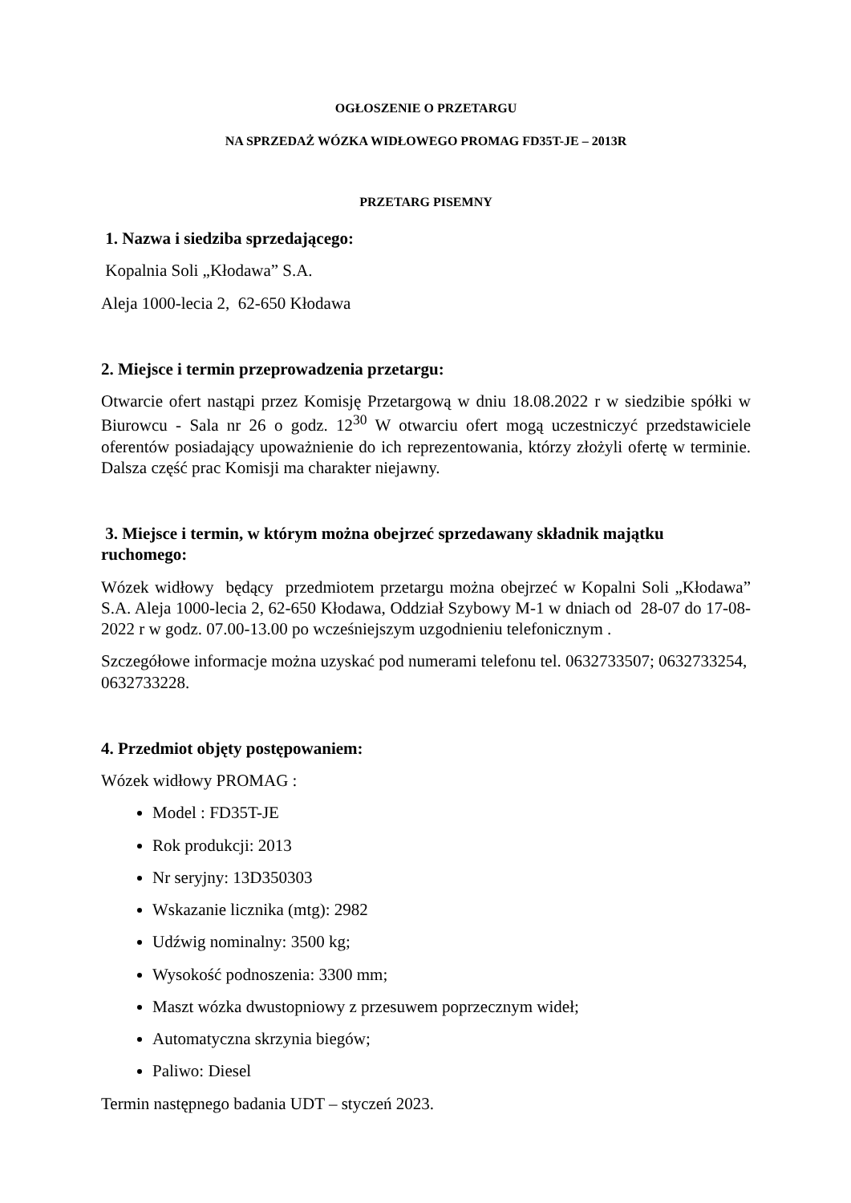OGŁOSZENIE O PRZETARGU
NA SPRZEDAŻ WÓZKA WIDŁOWEGO PROMAG FD35T-JE – 2013R
PRZETARG PISEMNY
1. Nazwa i siedziba sprzedającego:
Kopalnia Soli „Kłodawa” S.A.
Aleja 1000-lecia 2, 62-650 Kłodawa
2. Miejsce i termin przeprowadzenia przetargu:
Otwarcie ofert nastąpi przez Komisję Przetargową w dniu 18.08.2022 r w siedzibie spółki w Biurowcu - Sala nr 26 o godz. 12<sup>30</sup> W otwarciu ofert mogą uczestniczyć przedstawiciele oferentów posiadający upoważnienie do ich reprezentowania, którzy złożyli ofertę w terminie. Dalsza część prac Komisji ma charakter niejawny.
3. Miejsce i termin, w którym można obejrzeć sprzedawany składnik majątku ruchomego:
Wózek widłowy będący przedmiotem przetargu można obejrzeć w Kopalni Soli „Kłodawa” S.A. Aleja 1000-lecia 2, 62-650 Kłodawa, Oddział Szybowy M-1 w dniach od 28-07 do 17-08-2022 r w godz. 07.00-13.00 po wcześniejszym uzgodnieniu telefonicznym .
Szczegółowe informacje można uzyskać pod numerami telefonu tel. 0632733507; 0632733254, 0632733228.
4. Przedmiot objęty postępowaniem:
Wózek widłowy PROMAG :
Model : FD35T-JE
Rok produkcji: 2013
Nr seryjny: 13D350303
Wskazanie licznika (mtg): 2982
Udźwig nominalny: 3500 kg;
Wysokość podnoszenia: 3300 mm;
Maszt wózka dwustopniowy z przesuwem poprzecznym wideł;
Automatyczna skrzynia biegów;
Paliwo: Diesel
Termin następnego badania UDT – styczeń 2023.